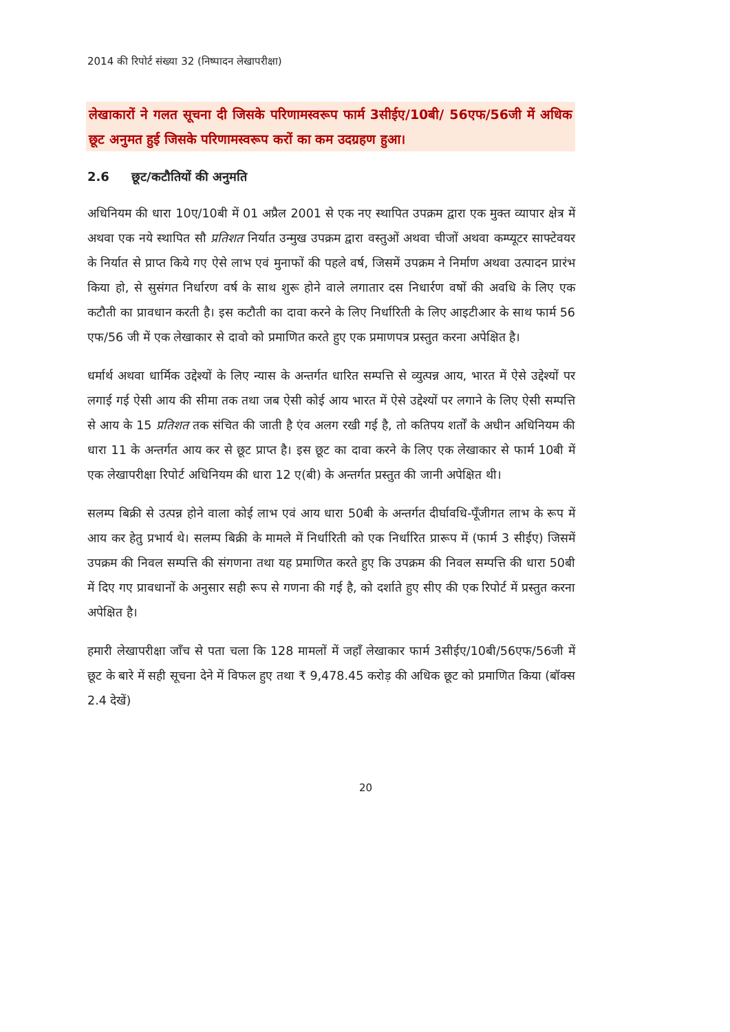2014 की रिपोर्ट संख्या 32 (निष्पादन लेखापरीक्षा)
लेखाकारों ने गलत सूचना दी जिसके परिणामस्वरूप फार्म 3सीईए/10बी/ 56एफ/56जी में अधिक छूट अनुमत हुई जिसके परिणामस्वरूप करों का कम उदग्रहण हुआ।
2.6 छूट/कटौतियों की अनुमति
अधिनियम की धारा 10ए/10बी में 01 अप्रैल 2001 से एक नए स्थापित उपक्रम द्वारा एक मुक्त व्यापार क्षेत्र में अथवा एक नये स्थापित सौ प्रतिशत निर्यात उन्मुख उपक्रम द्वारा वस्तुओं अथवा चीजों अथवा कम्प्यूटर साफ्टेवयर के निर्यात से प्राप्त किये गए ऐसे लाभ एवं मुनाफों की पहले वर्ष, जिसमें उपक्रम ने निर्माण अथवा उत्पादन प्रारंभ किया हो, से सुसंगत निर्धारण वर्ष के साथ शुरू होने वाले लगातार दस निधार्रण वषों की अवधि के लिए एक कटौती का प्रावधान करती है। इस कटौती का दावा करने के लिए निर्धारिती के लिए आइटीआर के साथ फार्म 56 एफ/56 जी में एक लेखाकार से दावो को प्रमाणित करते हुए एक प्रमाणपत्र प्रस्तुत करना अपेक्षित है।
धर्मार्थ अथवा धार्मिक उद्देश्यों के लिए न्यास के अन्तर्गत धारित सम्पत्ति से व्युत्पन्न आय, भारत में ऐसे उद्देश्यों पर लगाई गई ऐसी आय की सीमा तक तथा जब ऐसी कोई आय भारत में ऐसे उद्देश्यों पर लगाने के लिए ऐसी सम्पत्ति से आय के 15 प्रतिशत तक संचित की जाती है एंव अलग रखी गई है, तो कतिपय शर्तों के अधीन अधिनियम की धारा 11 के अन्तर्गत आय कर से छूट प्राप्त है। इस छूट का दावा करने के लिए एक लेखाकार से फार्म 10बी में एक लेखापरीक्षा रिपोर्ट अधिनियम की धारा 12 ए(बी) के अन्तर्गत प्रस्तुत की जानी अपेक्षित थी।
सलम्प बिक्री से उत्पन्न होने वाला कोई लाभ एवं आय धारा 50बी के अन्तर्गत दीर्घावधि-पूँजीगत लाभ के रूप में आय कर हेतु प्रभार्य थे। सलम्प बिक्री के मामले में निर्धारिती को एक निर्धारित प्रारूप में (फार्म 3 सीईए) जिसमें उपक्रम की निवल सम्पत्ति की संगणना तथा यह प्रमाणित करते हुए कि उपक्रम की निवल सम्पत्ति की धारा 50बी में दिए गए प्रावधानों के अनुसार सही रूप से गणना की गई है, को दर्शाते हुए सीए की एक रिपोर्ट में प्रस्तुत करना अपेक्षित है।
हमारी लेखापरीक्षा जाँच से पता चला कि 128 मामलों में जहाँ लेखाकार फार्म 3सीईए/10बी/56एफ/56जी में छूट के बारे में सही सूचना देने में विफल हुए तथा ₹ 9,478.45 करोड़ की अधिक छूट को प्रमाणित किया (बॉक्स 2.4 देखें)
20